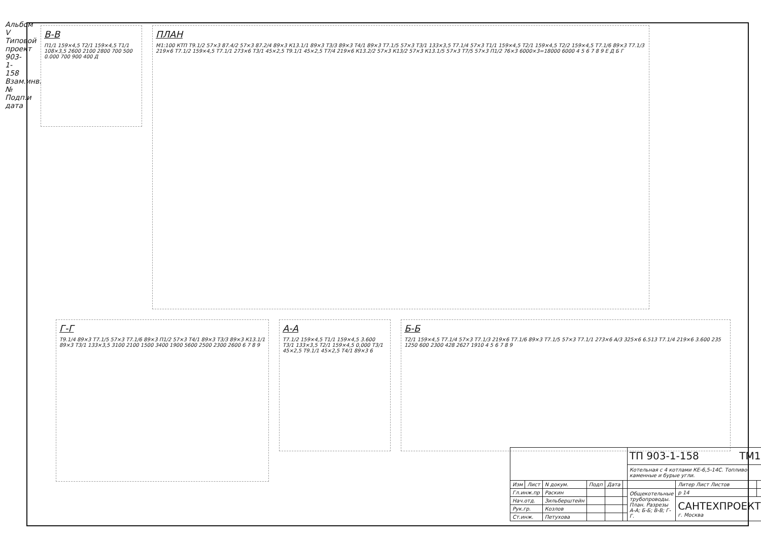Альбом V
Типовой проект 903-1-158
Взам.инв.№ Подп.и дата
В-В
П1/1 159×4,5 Т2/1 159×4,5 Т1/1 108×3,5 2600 2100 2800 700 500 0.000 700 900 400 Д
ПЛАН
М1:100 КТП Т9.1/2 57×3 87.4/2 57×3 87.2/4 89×3 К13.1/1 89×3 Т3/3 89×3 Т4/1 89×3 Т7.1/5 57×3 Т3/1 133×3,5 Т7.1/4 57×3 Т1/1 159×4,5 Т2/1 159×4,5 Т2/2 159×4,5 Т7.1/6 89×3 Т7.1/3 219×6 Т7.1/2 159×4,5 Т7.1/1 273×6 Т3/1 45×2,5 Т9.1/1 45×2,5 Т7/4 219×6 К13.2/2 57×3 К13/2 57×3 К13.1/5 57×3 Т7/5 57×3 П1/2 76×3 6000×3=18000 6000 4 5 6 7 8 9 Е Д Б Г
Г-Г
Т9.1/4 89×3 Т7.1/5 57×3 Т7.1/6 89×3 П1/2 57×3 Т4/1 89×3 Т3/3 89×3 К13.1/1 89×3 Т3/1 133×3,5 3100 2100 1500 3400 1900 5600 2500 2300 2600 6 7 8 9
А-А
Т7.1/2 159×4,5 Т1/1 159×4,5 3.600 Т3/1 133×3,5 Т2/1 159×4,5 0,000 Т3/1 45×2,5 Т9.1/1 45×2,5 Т4/1 89×3 6
Б-Б
Т2/1 159×4,5 Т7.1/4 57×3 Т7.1/3 219×6 Т7.1/6 89×3 Т7.1/5 57×3 Т7.1/1 273×6 А/3 325×6 6.513 Т7.1/4 219×6 3.600 235 1250 600 2300 428 2627 1910 4 5 6 7 8 9
| | | | | | | ТП 903-1-158 ТМ1 | | |
| | | | | | | Котельная с 4 котлами КЕ-6,5-14С. Топливо-каменные и бурые угли. | | |
| Изм | Лист | N докум. | Подп | Дата | | | Литер Лист Листов | |
| Гл.инж.пр | | Раскин | | | | Общекотельные трубопроводы. План. Разрезы А-А; Б-Б; В-В; Г-Г. | р 14 | |
| Нач.отд. | | Зильберштейн | | | | | САНТЕХПРОЕКТ г. Москва | |
| Рук.гр. | | Козлов | | | | | | |
| Ст.инж. | | Петухова | | | | | | |